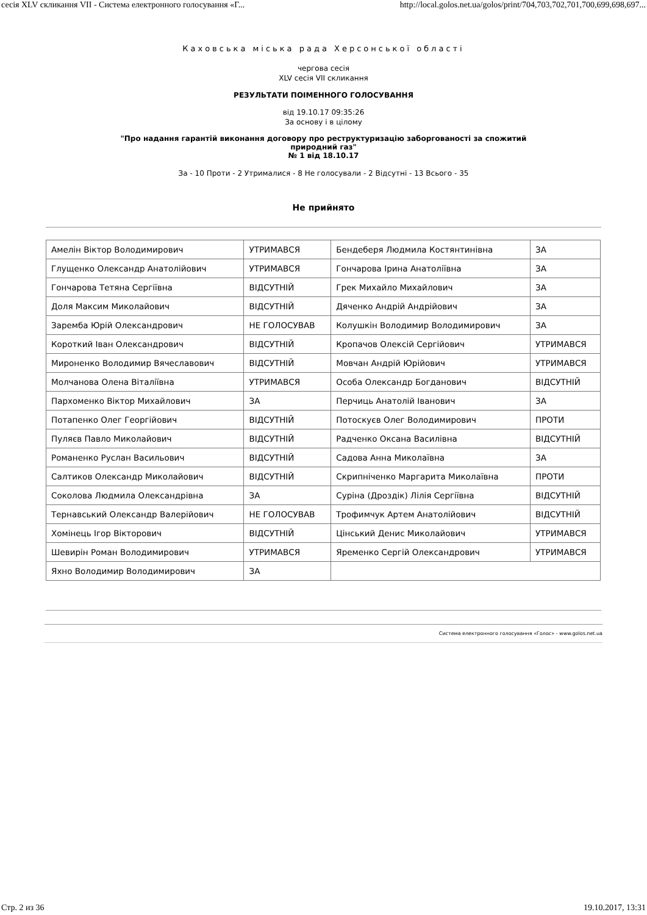сесія XLV скликання VII - Система електронного голосування «Г... http://local.golos.net.ua/golos/print/704,703,702,701,700,699,698,697...
Каховська міська рада Херсонської області
чергова сесія
XLV сесія VII скликання
РЕЗУЛЬТАТИ ПОІМЕННОГО ГОЛОСУВАННЯ
від 19.10.17 09:35:26
За основу і в цілому
"Про надання гарантій виконання договору про реструктуризацію заборгованості за спожитий
природний газ"
№ 1 від 18.10.17
За - 10 Проти - 2 Утрималися - 8 Не голосували - 2 Відсутні - 13 Всього - 35
Не прийнято
| Амелін Віктор Володимирович | УТРИМАВСЯ | Бендеберя Людмила Костянтинівна | ЗА |
| Глущенко Олександр Анатолійович | УТРИМАВСЯ | Гончарова Ірина Анатоліївна | ЗА |
| Гончарова Тетяна Сергіївна | ВІДСУТНІЙ | Грек Михайло Михайлович | ЗА |
| Доля Максим Миколайович | ВІДСУТНІЙ | Дяченко Андрій Андрійович | ЗА |
| Заремба Юрій Олександрович | НЕ ГОЛОСУВАВ | Колушкін Володимир Володимирович | ЗА |
| Короткий Іван Олександрович | ВІДСУТНІЙ | Кропачов Олексій Сергійович | УТРИМАВСЯ |
| Мироненко Володимир Вячеславович | ВІДСУТНІЙ | Мовчан Андрій Юрійович | УТРИМАВСЯ |
| Молчанова Олена Віталіївна | УТРИМАВСЯ | Особа Олександр Богданович | ВІДСУТНІЙ |
| Пархоменко Віктор Михайлович | ЗА | Перчиць Анатолій Іванович | ЗА |
| Потапенко Олег Георгійович | ВІДСУТНІЙ | Потоскуєв Олег Володимирович | ПРОТИ |
| Пуляєв Павло Миколайович | ВІДСУТНІЙ | Радченко Оксана Василівна | ВІДСУТНІЙ |
| Романенко Руслан Васильович | ВІДСУТНІЙ | Садова Анна Миколаївна | ЗА |
| Салтиков Олександр Миколайович | ВІДСУТНІЙ | Скрипніченко Маргарита Миколаївна | ПРОТИ |
| Соколова Людмила Олександрівна | ЗА | Суріна (Дроздік) Лілія Сергіївна | ВІДСУТНІЙ |
| Тернавський Олександр Валерійович | НЕ ГОЛОСУВАВ | Трофимчук Артем Анатолійович | ВІДСУТНІЙ |
| Хомінець Ігор Вікторович | ВІДСУТНІЙ | Цінський Денис Миколайович | УТРИМАВСЯ |
| Шевирін Роман Володимирович | УТРИМАВСЯ | Яременко Сергій Олександрович | УТРИМАВСЯ |
| Яхно Володимир Володимирович | ЗА | | |
Система електронного голосування «Голос» - www.golos.net.ua
Стр. 2 из 36 19.10.2017, 13:31